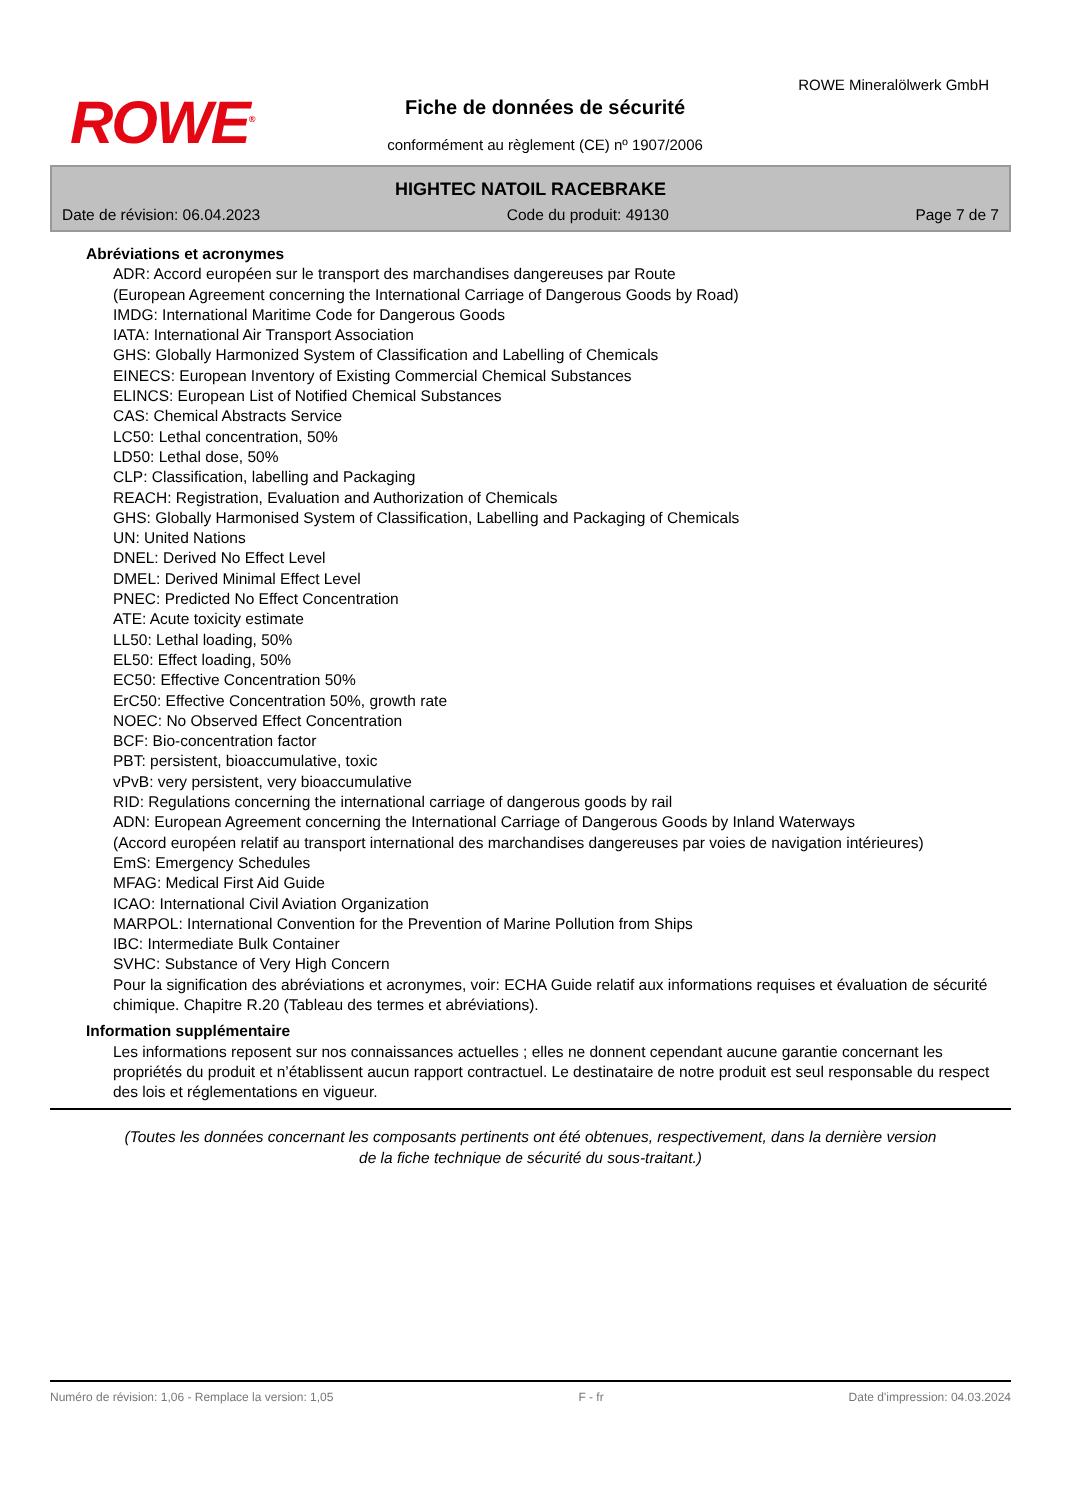ROWE<sup>®</sup>
ROWE Mineralölwerk GmbH
Fiche de données de sécurité
conformément au règlement (CE) nº 1907/2006
HIGHTEC NATOIL RACEBRAKE
Date de révision: 06.04.2023 Code du produit: 49130 Page 7 de 7
Abréviations et acronymes
ADR: Accord européen sur le transport des marchandises dangereuses par Route
(European Agreement concerning the International Carriage of Dangerous Goods by Road)
IMDG: International Maritime Code for Dangerous Goods
IATA: International Air Transport Association
GHS: Globally Harmonized System of Classification and Labelling of Chemicals
EINECS: European Inventory of Existing Commercial Chemical Substances
ELINCS: European List of Notified Chemical Substances
CAS: Chemical Abstracts Service
LC50: Lethal concentration, 50%
LD50: Lethal dose, 50%
CLP: Classification, labelling and Packaging
REACH: Registration, Evaluation and Authorization of Chemicals
GHS: Globally Harmonised System of Classification, Labelling and Packaging of Chemicals
UN: United Nations
DNEL: Derived No Effect Level
DMEL: Derived Minimal Effect Level
PNEC: Predicted No Effect Concentration
ATE: Acute toxicity estimate
LL50: Lethal loading, 50%
EL50: Effect loading, 50%
EC50: Effective Concentration 50%
ErC50: Effective Concentration 50%, growth rate
NOEC: No Observed Effect Concentration
BCF: Bio-concentration factor
PBT: persistent, bioaccumulative, toxic
vPvB: very persistent, very bioaccumulative
RID: Regulations concerning the international carriage of dangerous goods by rail
ADN: European Agreement concerning the International Carriage of Dangerous Goods by Inland Waterways
(Accord européen relatif au transport international des marchandises dangereuses par voies de navigation intérieures)
EmS: Emergency Schedules
MFAG: Medical First Aid Guide
ICAO: International Civil Aviation Organization
MARPOL: International Convention for the Prevention of Marine Pollution from Ships
IBC: Intermediate Bulk Container
SVHC: Substance of Very High Concern
Pour la signification des abréviations et acronymes, voir: ECHA Guide relatif aux informations requises et évaluation de sécurité chimique. Chapitre R.20 (Tableau des termes et abréviations).
Information supplémentaire
Les informations reposent sur nos connaissances actuelles ; elles ne donnent cependant aucune garantie concernant les propriétés du produit et n’établissent aucun rapport contractuel. Le destinataire de notre produit est seul responsable du respect des lois et réglementations en vigueur.
(Toutes les données concernant les composants pertinents ont été obtenues, respectivement, dans la dernière version de la fiche technique de sécurité du sous-traitant.)
Numéro de révision: 1,06 - Remplace la version: 1,05 F - fr Date d'impression: 04.03.2024